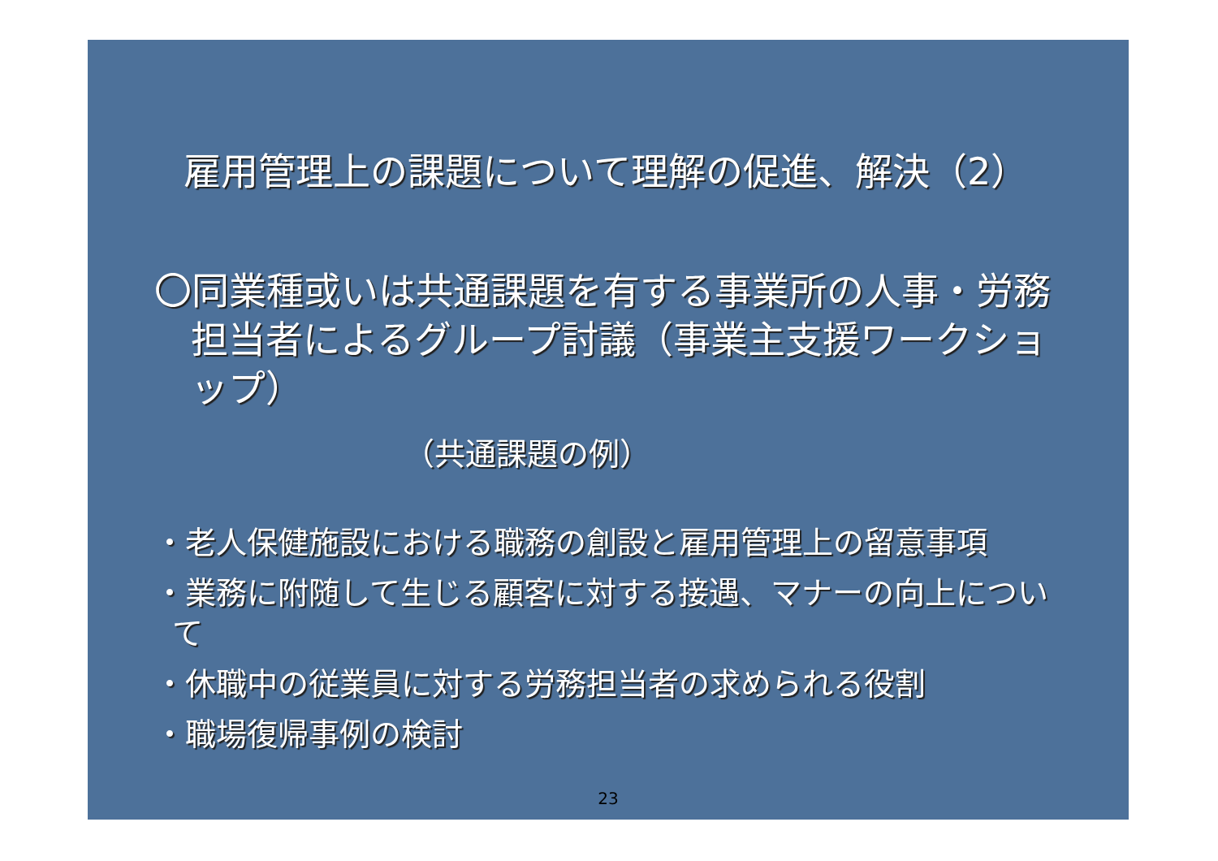雇用管理上の課題について理解の促進、解決（2）
〇同業種或いは共通課題を有する事業所の人事・労務担当者によるグループ討議（事業主支援ワークショップ）
（共通課題の例）
・老人保健施設における職務の創設と雇用管理上の留意事項
・業務に附随して生じる顧客に対する接遇、マナーの向上について
・休職中の従業員に対する労務担当者の求められる役割
・職場復帰事例の検討
23